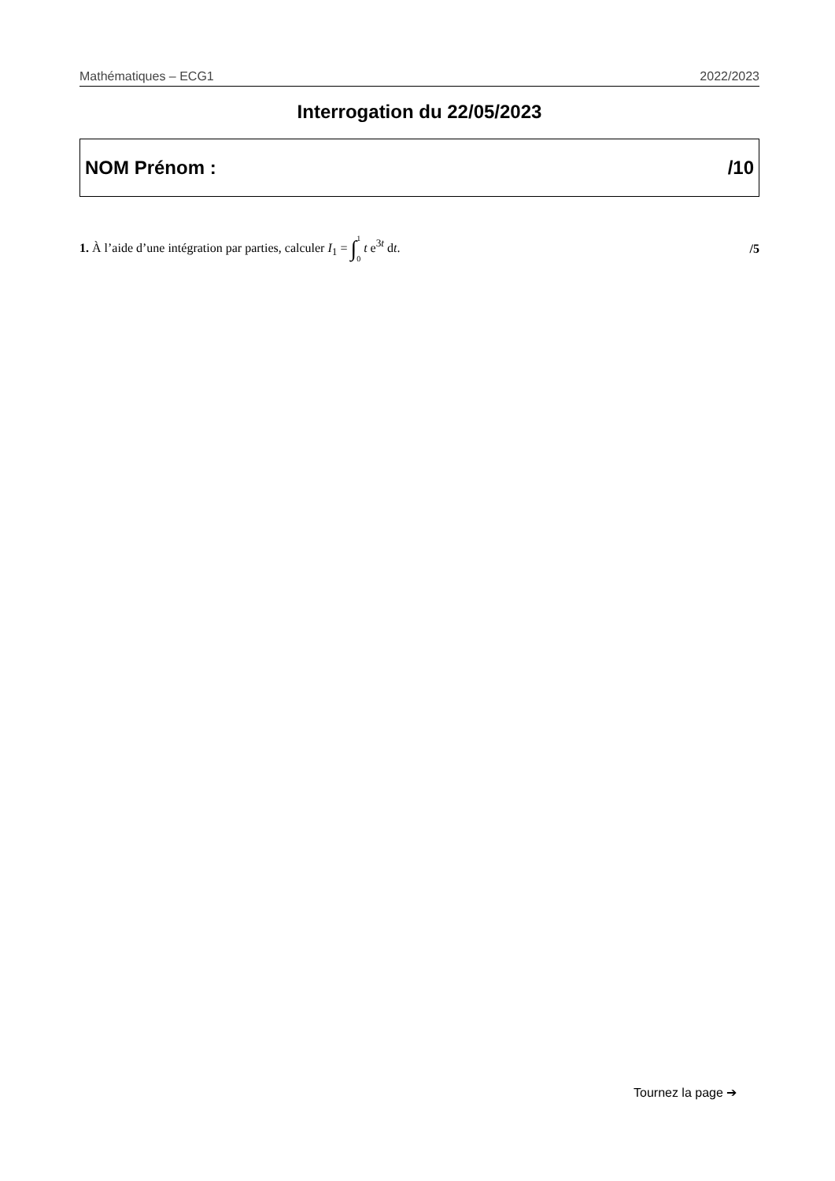Mathématiques – ECG1 2022/2023
Interrogation du 22/05/2023
NOM Prénom : /10
1. À l’aide d’une intégration par parties, calculer I<sub>1</sub> = ∫1 0 t e<sup>3t</sup> dt. /5
Tournez la page ➔